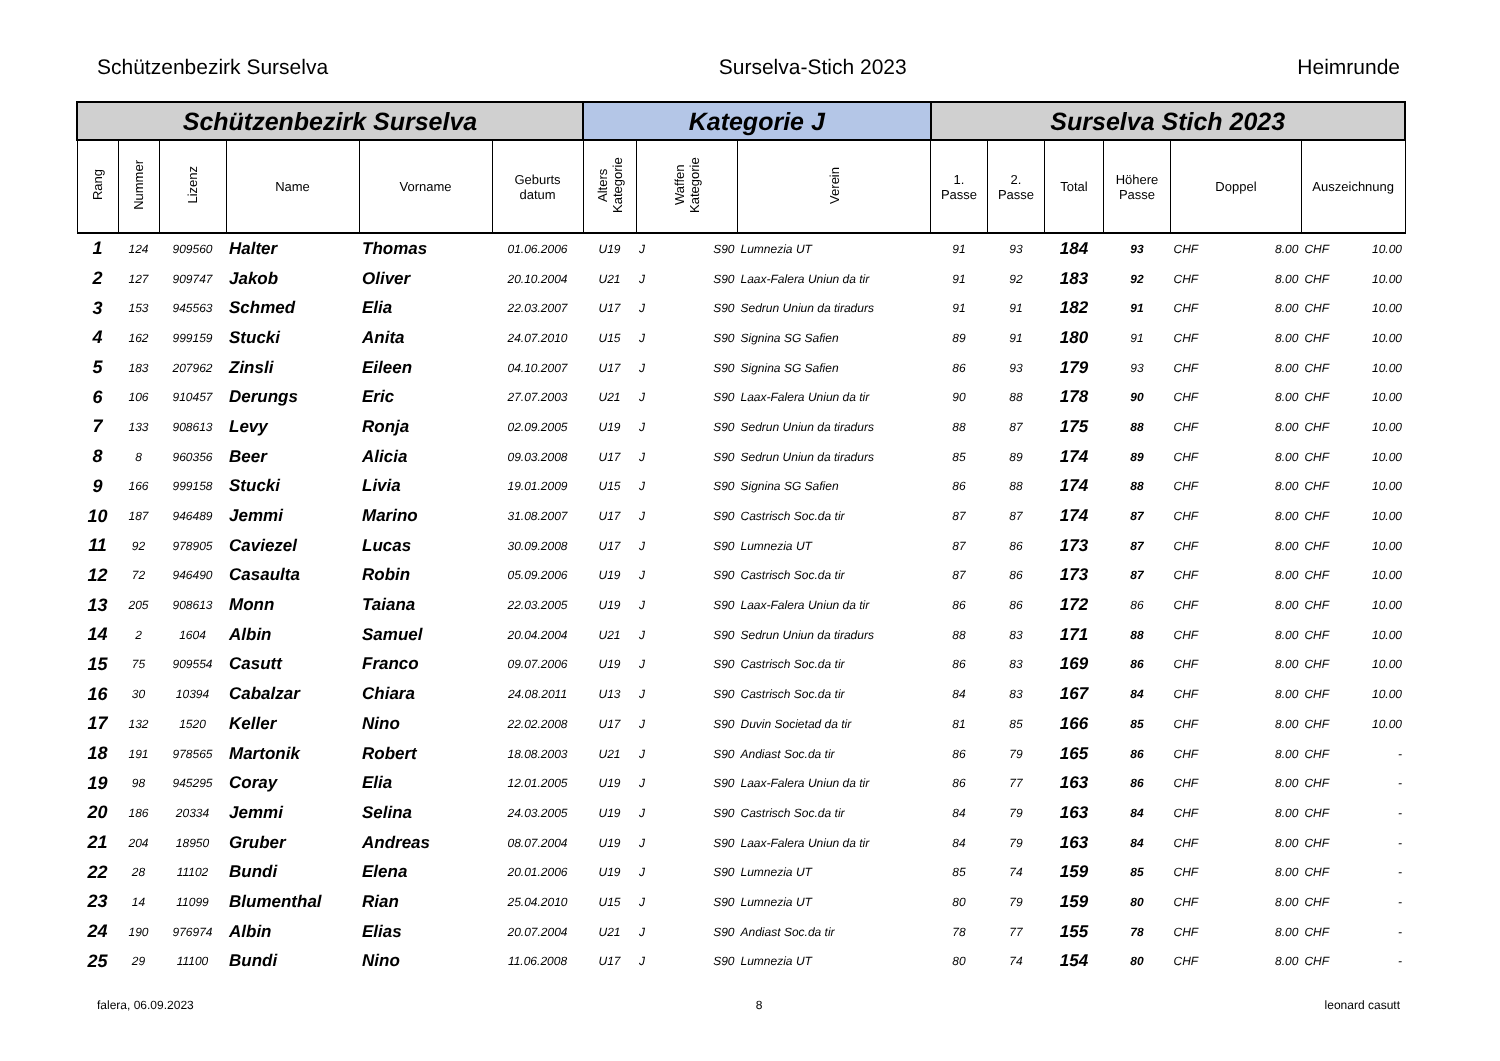Schützenbezirk Surselva Surselva-Stich 2023 Heimrunde
| Schützenbezirk Surselva | | | | | | Kategorie J | | | | Surselva Stich 2023 | | | | | | | |
| --- | --- | --- | --- | --- | --- | --- | --- | --- | --- | --- | --- | --- | --- | --- | --- | --- | --- |
| Rang | Nummer | Lizenz | Name | Vorname | Geburts datum | Alters Kategorie | Waffen Kategorie | | Verein | 1. Passe | 2. Passe | Total | Höhere Passe | Doppel | | Auszeichnung | |
| 1 | 124 | 909560 | Halter | Thomas | 01.06.2006 | U19 | J | S90 | Lumnezia UT | 91 | 93 | 184 | 93 | CHF | 8.00 | CHF | 10.00 |
| 2 | 127 | 909747 | Jakob | Oliver | 20.10.2004 | U21 | J | S90 | Laax-Falera Uniun da tir | 91 | 92 | 183 | 92 | CHF | 8.00 | CHF | 10.00 |
| 3 | 153 | 945563 | Schmed | Elia | 22.03.2007 | U17 | J | S90 | Sedrun Uniun da tiradurs | 91 | 91 | 182 | 91 | CHF | 8.00 | CHF | 10.00 |
| 4 | 162 | 999159 | Stucki | Anita | 24.07.2010 | U15 | J | S90 | Signina SG Safien | 89 | 91 | 180 | 91 | CHF | 8.00 | CHF | 10.00 |
| 5 | 183 | 207962 | Zinsli | Eileen | 04.10.2007 | U17 | J | S90 | Signina SG Safien | 86 | 93 | 179 | 93 | CHF | 8.00 | CHF | 10.00 |
| 6 | 106 | 910457 | Derungs | Eric | 27.07.2003 | U21 | J | S90 | Laax-Falera Uniun da tir | 90 | 88 | 178 | 90 | CHF | 8.00 | CHF | 10.00 |
| 7 | 133 | 908613 | Levy | Ronja | 02.09.2005 | U19 | J | S90 | Sedrun Uniun da tiradurs | 88 | 87 | 175 | 88 | CHF | 8.00 | CHF | 10.00 |
| 8 | 8 | 960356 | Beer | Alicia | 09.03.2008 | U17 | J | S90 | Sedrun Uniun da tiradurs | 85 | 89 | 174 | 89 | CHF | 8.00 | CHF | 10.00 |
| 9 | 166 | 999158 | Stucki | Livia | 19.01.2009 | U15 | J | S90 | Signina SG Safien | 86 | 88 | 174 | 88 | CHF | 8.00 | CHF | 10.00 |
| 10 | 187 | 946489 | Jemmi | Marino | 31.08.2007 | U17 | J | S90 | Castrisch Soc.da tir | 87 | 87 | 174 | 87 | CHF | 8.00 | CHF | 10.00 |
| 11 | 92 | 978905 | Caviezel | Lucas | 30.09.2008 | U17 | J | S90 | Lumnezia UT | 87 | 86 | 173 | 87 | CHF | 8.00 | CHF | 10.00 |
| 12 | 72 | 946490 | Casaulta | Robin | 05.09.2006 | U19 | J | S90 | Castrisch Soc.da tir | 87 | 86 | 173 | 87 | CHF | 8.00 | CHF | 10.00 |
| 13 | 205 | 908613 | Monn | Taiana | 22.03.2005 | U19 | J | S90 | Laax-Falera Uniun da tir | 86 | 86 | 172 | 86 | CHF | 8.00 | CHF | 10.00 |
| 14 | 2 | 1604 | Albin | Samuel | 20.04.2004 | U21 | J | S90 | Sedrun Uniun da tiradurs | 88 | 83 | 171 | 88 | CHF | 8.00 | CHF | 10.00 |
| 15 | 75 | 909554 | Casutt | Franco | 09.07.2006 | U19 | J | S90 | Castrisch Soc.da tir | 86 | 83 | 169 | 86 | CHF | 8.00 | CHF | 10.00 |
| 16 | 30 | 10394 | Cabalzar | Chiara | 24.08.2011 | U13 | J | S90 | Castrisch Soc.da tir | 84 | 83 | 167 | 84 | CHF | 8.00 | CHF | 10.00 |
| 17 | 132 | 1520 | Keller | Nino | 22.02.2008 | U17 | J | S90 | Duvin Societad da tir | 81 | 85 | 166 | 85 | CHF | 8.00 | CHF | 10.00 |
| 18 | 191 | 978565 | Martonik | Robert | 18.08.2003 | U21 | J | S90 | Andiast Soc.da tir | 86 | 79 | 165 | 86 | CHF | 8.00 | CHF | - |
| 19 | 98 | 945295 | Coray | Elia | 12.01.2005 | U19 | J | S90 | Laax-Falera Uniun da tir | 86 | 77 | 163 | 86 | CHF | 8.00 | CHF | - |
| 20 | 186 | 20334 | Jemmi | Selina | 24.03.2005 | U19 | J | S90 | Castrisch Soc.da tir | 84 | 79 | 163 | 84 | CHF | 8.00 | CHF | - |
| 21 | 204 | 18950 | Gruber | Andreas | 08.07.2004 | U19 | J | S90 | Laax-Falera Uniun da tir | 84 | 79 | 163 | 84 | CHF | 8.00 | CHF | - |
| 22 | 28 | 11102 | Bundi | Elena | 20.01.2006 | U19 | J | S90 | Lumnezia UT | 85 | 74 | 159 | 85 | CHF | 8.00 | CHF | - |
| 23 | 14 | 11099 | Blumenthal | Rian | 25.04.2010 | U15 | J | S90 | Lumnezia UT | 80 | 79 | 159 | 80 | CHF | 8.00 | CHF | - |
| 24 | 190 | 976974 | Albin | Elias | 20.07.2004 | U21 | J | S90 | Andiast Soc.da tir | 78 | 77 | 155 | 78 | CHF | 8.00 | CHF | - |
| 25 | 29 | 11100 | Bundi | Nino | 11.06.2008 | U17 | J | S90 | Lumnezia UT | 80 | 74 | 154 | 80 | CHF | 8.00 | CHF | - |
falera, 06.09.2023 8 leonard casutt